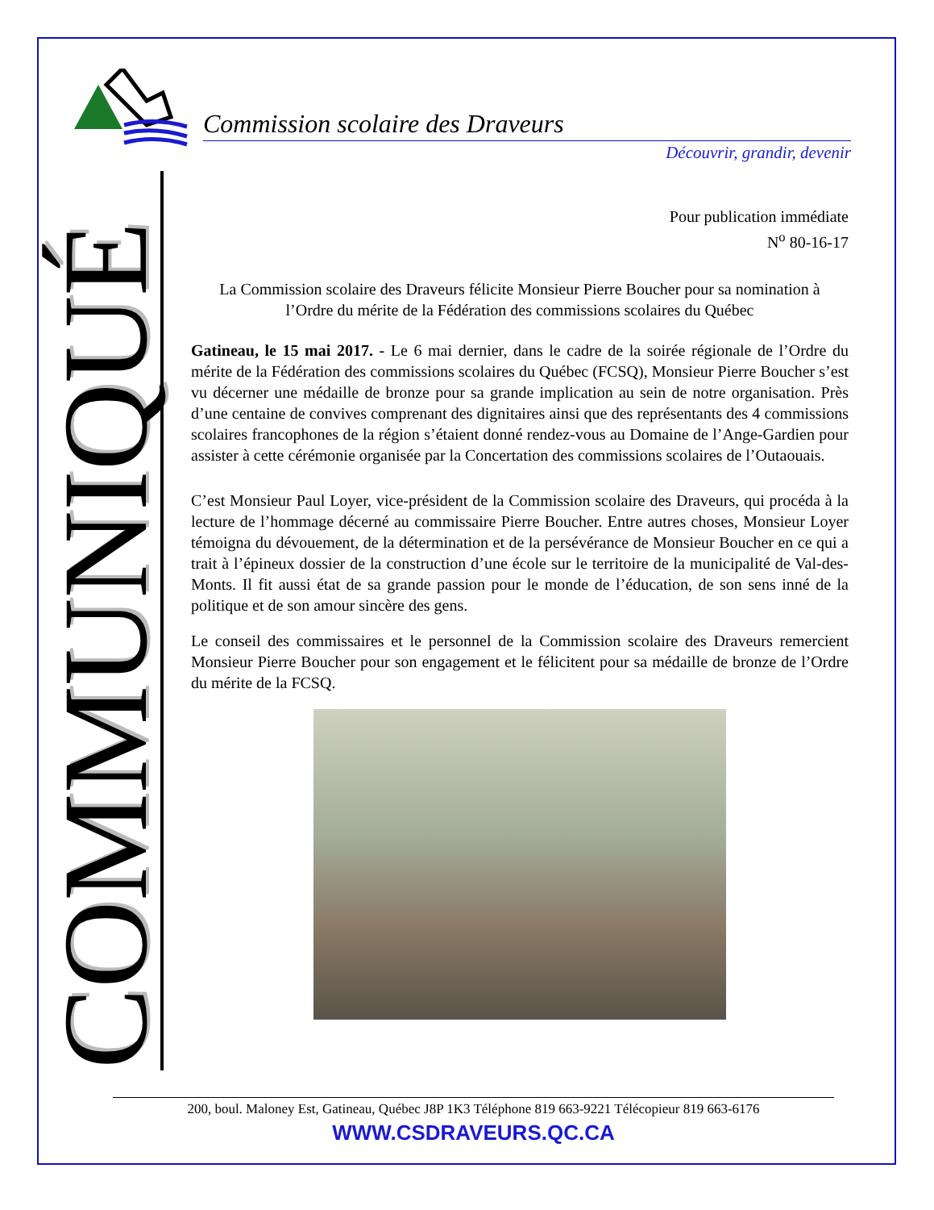Commission scolaire des Draveurs
Découvrir, grandir, devenir
COMMUNIQUÉ
Pour publication immédiate
N<sup>o</sup> 80-16-17
La Commission scolaire des Draveurs félicite Monsieur Pierre Boucher pour sa nomination à l’Ordre du mérite de la Fédération des commissions scolaires du Québec
Gatineau, le 15 mai 2017. - Le 6 mai dernier, dans le cadre de la soirée régionale de l’Ordre du mérite de la Fédération des commissions scolaires du Québec (FCSQ), Monsieur Pierre Boucher s’est vu décerner une médaille de bronze pour sa grande implication au sein de notre organisation. Près d’une centaine de convives comprenant des dignitaires ainsi que des représentants des 4 commissions scolaires francophones de la région s’étaient donné rendez-vous au Domaine de l’Ange-Gardien pour assister à cette cérémonie organisée par la Concertation des commissions scolaires de l’Outaouais.
C’est Monsieur Paul Loyer, vice-président de la Commission scolaire des Draveurs, qui procéda à la lecture de l’hommage décerné au commissaire Pierre Boucher. Entre autres choses, Monsieur Loyer témoigna du dévouement, de la détermination et de la persévérance de Monsieur Boucher en ce qui a trait à l’épineux dossier de la construction d’une école sur le territoire de la municipalité de Val-des-Monts. Il fit aussi état de sa grande passion pour le monde de l’éducation, de son sens inné de la politique et de son amour sincère des gens.
Le conseil des commissaires et le personnel de la Commission scolaire des Draveurs remercient Monsieur Pierre Boucher pour son engagement et le félicitent pour sa médaille de bronze de l’Ordre du mérite de la FCSQ.
200, boul. Maloney Est, Gatineau, Québec J8P 1K3 Téléphone 819 663-9221 Télécopieur 819 663-6176
WWW.CSDRAVEURS.QC.CA